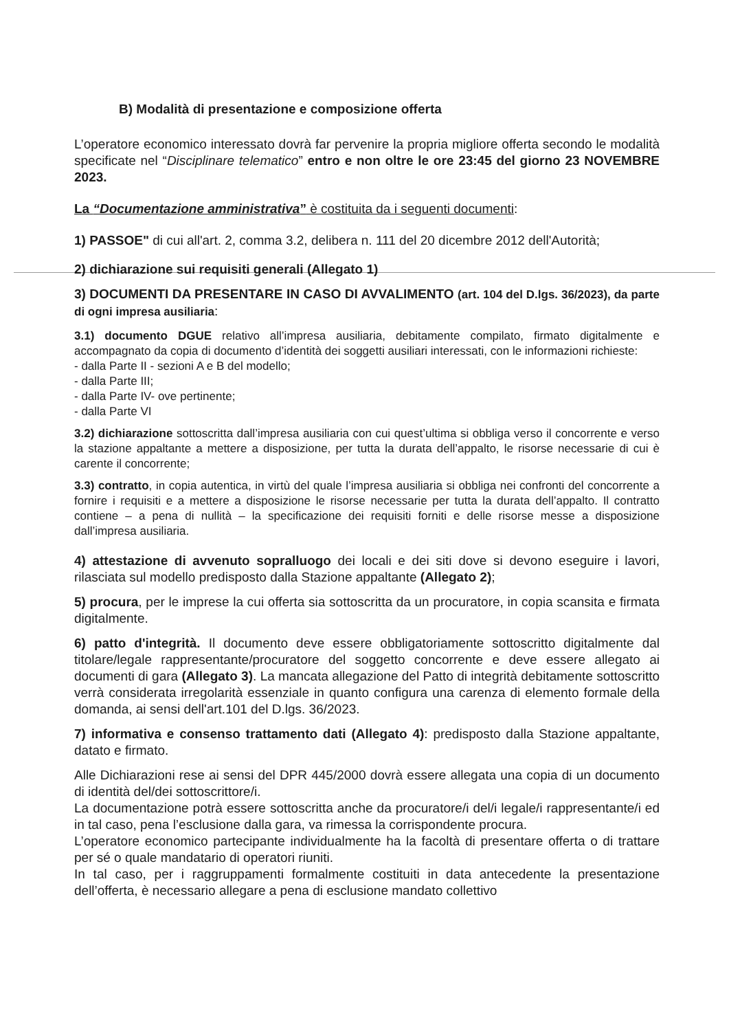B) Modalità di presentazione e composizione offerta
L’operatore economico interessato dovrà far pervenire la propria migliore offerta secondo le modalità specificate nel “Disciplinare telematico” entro e non oltre le ore 23:45 del giorno 23 NOVEMBRE 2023.
La “Documentazione amministrativa” è costituita da i seguenti documenti:
1) PASSOE" di cui all'art. 2, comma 3.2, delibera n. 111 del 20 dicembre 2012 dell'Autorità;
2) dichiarazione sui requisiti generali (Allegato 1)
3) DOCUMENTI DA PRESENTARE IN CASO DI AVVALIMENTO (art. 104 del D.lgs. 36/2023), da parte di ogni impresa ausiliaria:
3.1) documento DGUE relativo all’impresa ausiliaria, debitamente compilato, firmato digitalmente e accompagnato da copia di documento d’identità dei soggetti ausiliari interessati, con le informazioni richieste:
- dalla Parte II - sezioni A e B del modello;
- dalla Parte III;
- dalla Parte IV- ove pertinente;
- dalla Parte VI
3.2) dichiarazione sottoscritta dall’impresa ausiliaria con cui quest’ultima si obbliga verso il concorrente e verso la stazione appaltante a mettere a disposizione, per tutta la durata dell’appalto, le risorse necessarie di cui è carente il concorrente;
3.3) contratto, in copia autentica, in virtù del quale l’impresa ausiliaria si obbliga nei confronti del concorrente a fornire i requisiti e a mettere a disposizione le risorse necessarie per tutta la durata dell’appalto. Il contratto contiene – a pena di nullità – la specificazione dei requisiti forniti e delle risorse messe a disposizione dall’impresa ausiliaria.
4) attestazione di avvenuto sopralluogo dei locali e dei siti dove si devono eseguire i lavori, rilasciata sul modello predisposto dalla Stazione appaltante (Allegato 2);
5) procura, per le imprese la cui offerta sia sottoscritta da un procuratore, in copia scansita e firmata digitalmente.
6) patto d'integrità. Il documento deve essere obbligatoriamente sottoscritto digitalmente dal titolare/legale rappresentante/procuratore del soggetto concorrente e deve essere allegato ai documenti di gara (Allegato 3). La mancata allegazione del Patto di integrità debitamente sottoscritto verrà considerata irregolarità essenziale in quanto configura una carenza di elemento formale della domanda, ai sensi dell'art.101 del D.lgs. 36/2023.
7) informativa e consenso trattamento dati (Allegato 4): predisposto dalla Stazione appaltante, datato e firmato.
Alle Dichiarazioni rese ai sensi del DPR 445/2000 dovrà essere allegata una copia di un documento di identità del/dei sottoscrittore/i.
La documentazione potrà essere sottoscritta anche da procuratore/i del/i legale/i rappresentante/i ed in tal caso, pena l’esclusione dalla gara, va rimessa la corrispondente procura.
L’operatore economico partecipante individualmente ha la facoltà di presentare offerta o di trattare per sé o quale mandatario di operatori riuniti.
In tal caso, per i raggruppamenti formalmente costituiti in data antecedente la presentazione dell’offerta, è necessario allegare a pena di esclusione mandato collettivo